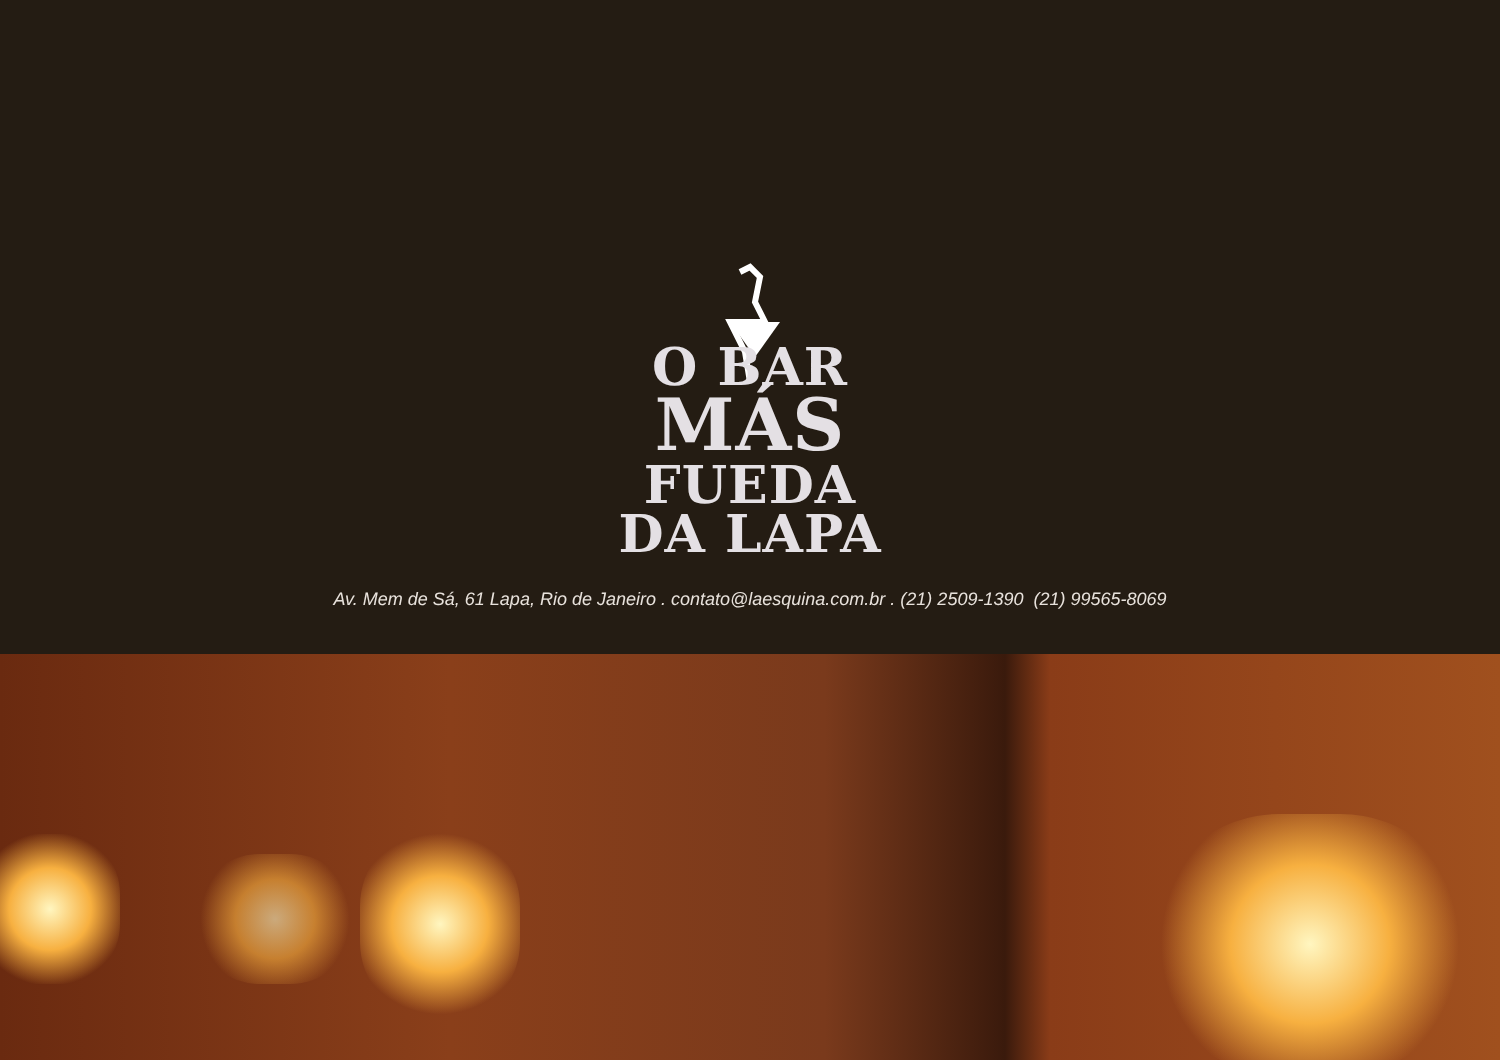O BAR
MÁS
FUEDA
DA LAPA
Av. Mem de Sá, 61 Lapa, Rio de Janeiro . contato@laesquina.com.br . (21) 2509-1390 (21) 99565-8069